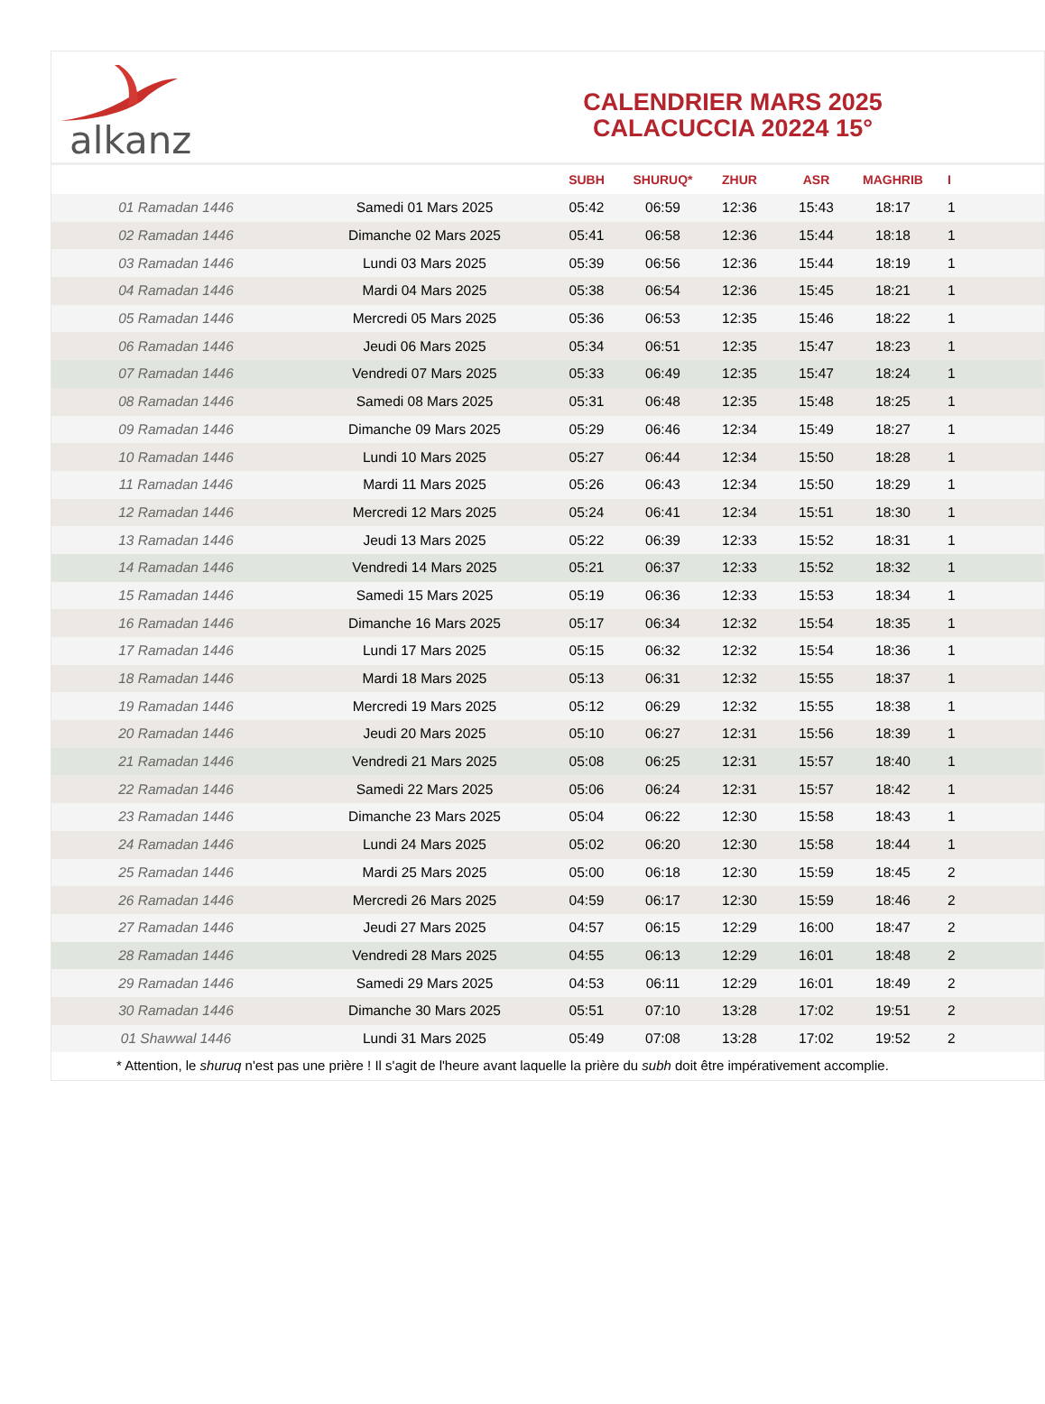alkanz
CALENDRIER MARS 2025
CALACUCCIA 20224 15°
| | | SUBH | SHURUQ* | ZHUR | ASR | MAGHRIB | I |
| --- | --- | --- | --- | --- | --- | --- | --- |
| 01 Ramadan 1446 | Samedi 01 Mars 2025 | 05:42 | 06:59 | 12:36 | 15:43 | 18:17 | 1 |
| 02 Ramadan 1446 | Dimanche 02 Mars 2025 | 05:41 | 06:58 | 12:36 | 15:44 | 18:18 | 1 |
| 03 Ramadan 1446 | Lundi 03 Mars 2025 | 05:39 | 06:56 | 12:36 | 15:44 | 18:19 | 1 |
| 04 Ramadan 1446 | Mardi 04 Mars 2025 | 05:38 | 06:54 | 12:36 | 15:45 | 18:21 | 1 |
| 05 Ramadan 1446 | Mercredi 05 Mars 2025 | 05:36 | 06:53 | 12:35 | 15:46 | 18:22 | 1 |
| 06 Ramadan 1446 | Jeudi 06 Mars 2025 | 05:34 | 06:51 | 12:35 | 15:47 | 18:23 | 1 |
| 07 Ramadan 1446 | Vendredi 07 Mars 2025 | 05:33 | 06:49 | 12:35 | 15:47 | 18:24 | 1 |
| 08 Ramadan 1446 | Samedi 08 Mars 2025 | 05:31 | 06:48 | 12:35 | 15:48 | 18:25 | 1 |
| 09 Ramadan 1446 | Dimanche 09 Mars 2025 | 05:29 | 06:46 | 12:34 | 15:49 | 18:27 | 1 |
| 10 Ramadan 1446 | Lundi 10 Mars 2025 | 05:27 | 06:44 | 12:34 | 15:50 | 18:28 | 1 |
| 11 Ramadan 1446 | Mardi 11 Mars 2025 | 05:26 | 06:43 | 12:34 | 15:50 | 18:29 | 1 |
| 12 Ramadan 1446 | Mercredi 12 Mars 2025 | 05:24 | 06:41 | 12:34 | 15:51 | 18:30 | 1 |
| 13 Ramadan 1446 | Jeudi 13 Mars 2025 | 05:22 | 06:39 | 12:33 | 15:52 | 18:31 | 1 |
| 14 Ramadan 1446 | Vendredi 14 Mars 2025 | 05:21 | 06:37 | 12:33 | 15:52 | 18:32 | 1 |
| 15 Ramadan 1446 | Samedi 15 Mars 2025 | 05:19 | 06:36 | 12:33 | 15:53 | 18:34 | 1 |
| 16 Ramadan 1446 | Dimanche 16 Mars 2025 | 05:17 | 06:34 | 12:32 | 15:54 | 18:35 | 1 |
| 17 Ramadan 1446 | Lundi 17 Mars 2025 | 05:15 | 06:32 | 12:32 | 15:54 | 18:36 | 1 |
| 18 Ramadan 1446 | Mardi 18 Mars 2025 | 05:13 | 06:31 | 12:32 | 15:55 | 18:37 | 1 |
| 19 Ramadan 1446 | Mercredi 19 Mars 2025 | 05:12 | 06:29 | 12:32 | 15:55 | 18:38 | 1 |
| 20 Ramadan 1446 | Jeudi 20 Mars 2025 | 05:10 | 06:27 | 12:31 | 15:56 | 18:39 | 1 |
| 21 Ramadan 1446 | Vendredi 21 Mars 2025 | 05:08 | 06:25 | 12:31 | 15:57 | 18:40 | 1 |
| 22 Ramadan 1446 | Samedi 22 Mars 2025 | 05:06 | 06:24 | 12:31 | 15:57 | 18:42 | 1 |
| 23 Ramadan 1446 | Dimanche 23 Mars 2025 | 05:04 | 06:22 | 12:30 | 15:58 | 18:43 | 1 |
| 24 Ramadan 1446 | Lundi 24 Mars 2025 | 05:02 | 06:20 | 12:30 | 15:58 | 18:44 | 1 |
| 25 Ramadan 1446 | Mardi 25 Mars 2025 | 05:00 | 06:18 | 12:30 | 15:59 | 18:45 | 2 |
| 26 Ramadan 1446 | Mercredi 26 Mars 2025 | 04:59 | 06:17 | 12:30 | 15:59 | 18:46 | 2 |
| 27 Ramadan 1446 | Jeudi 27 Mars 2025 | 04:57 | 06:15 | 12:29 | 16:00 | 18:47 | 2 |
| 28 Ramadan 1446 | Vendredi 28 Mars 2025 | 04:55 | 06:13 | 12:29 | 16:01 | 18:48 | 2 |
| 29 Ramadan 1446 | Samedi 29 Mars 2025 | 04:53 | 06:11 | 12:29 | 16:01 | 18:49 | 2 |
| 30 Ramadan 1446 | Dimanche 30 Mars 2025 | 05:51 | 07:10 | 13:28 | 17:02 | 19:51 | 2 |
| 01 Shawwal 1446 | Lundi 31 Mars 2025 | 05:49 | 07:08 | 13:28 | 17:02 | 19:52 | 2 |
* Attention, le shuruq n'est pas une prière ! Il s'agit de l'heure avant laquelle la prière du subh doit être impérativement accomplie.